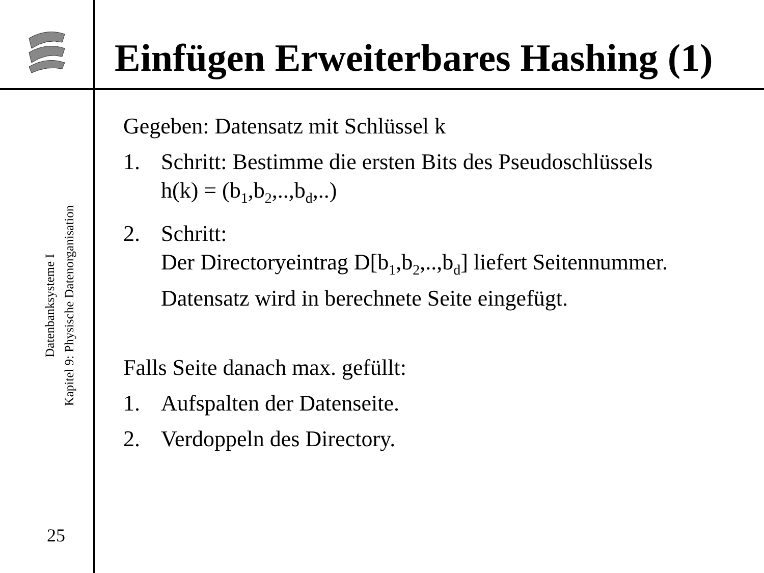Einfügen Erweiterbares Hashing (1)
Datenbanksysteme I
Kapitel 9: Physische Datenorganisation
25
Gegeben: Datensatz mit Schlüssel k
1. Schritt: Bestimme die ersten Bits des Pseudoschlüssels
h(k) = (b<sub>1</sub>,b<sub>2</sub>,..,b<sub>d</sub>,..)
2. Schritt:
Der Directoryeintrag D[b<sub>1</sub>,b<sub>2</sub>,..,b<sub>d</sub>] liefert Seitennummer.
Datensatz wird in berechnete Seite eingefügt.
Falls Seite danach max. gefüllt:
1. Aufspalten der Datenseite.
2. Verdoppeln des Directory.